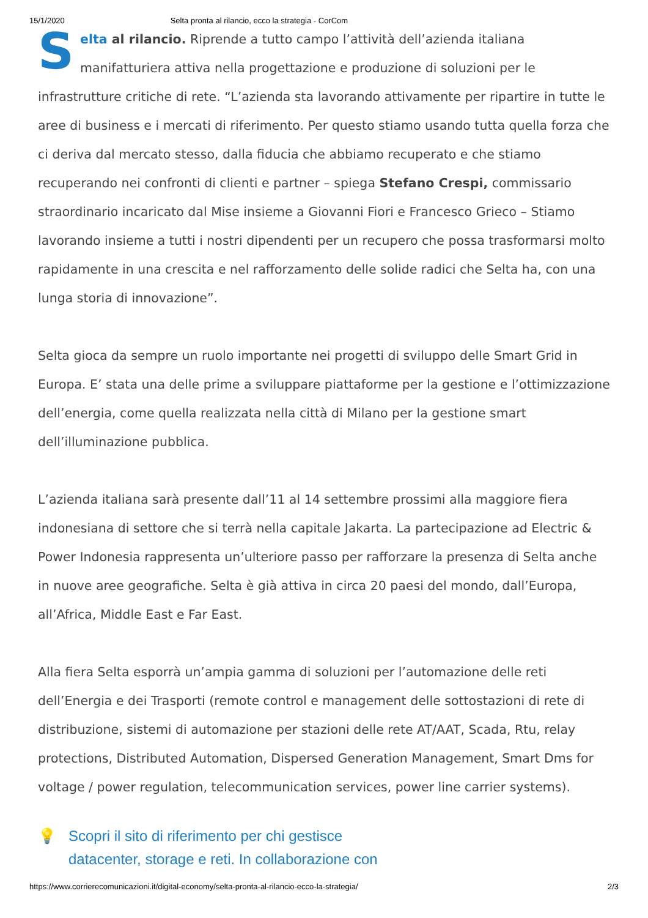15/1/2020 Selta pronta al rilancio, ecco la strategia - CorCom
Selta al rilancio. Riprende a tutto campo l’attività dell’azienda italiana manifatturiera attiva nella progettazione e produzione di soluzioni per le infrastrutture critiche di rete. “L’azienda sta lavorando attivamente per ripartire in tutte le aree di business e i mercati di riferimento. Per questo stiamo usando tutta quella forza che ci deriva dal mercato stesso, dalla fiducia che abbiamo recuperato e che stiamo recuperando nei confronti di clienti e partner – spiega Stefano Crespi, commissario straordinario incaricato dal Mise insieme a Giovanni Fiori e Francesco Grieco – Stiamo lavorando insieme a tutti i nostri dipendenti per un recupero che possa trasformarsi molto rapidamente in una crescita e nel rafforzamento delle solide radici che Selta ha, con una lunga storia di innovazione”.
Selta gioca da sempre un ruolo importante nei progetti di sviluppo delle Smart Grid in Europa. E’ stata una delle prime a sviluppare piattaforme per la gestione e l’ottimizzazione dell’energia, come quella realizzata nella città di Milano per la gestione smart dell’illuminazione pubblica.
L’azienda italiana sarà presente dall’11 al 14 settembre prossimi alla maggiore fiera indonesiana di settore che si terrà nella capitale Jakarta. La partecipazione ad Electric & Power Indonesia rappresenta un’ulteriore passo per rafforzare la presenza di Selta anche in nuove aree geografiche. Selta è già attiva in circa 20 paesi del mondo, dall’Europa, all’Africa, Middle East e Far East.
Alla fiera Selta esporrà un’ampia gamma di soluzioni per l’automazione delle reti dell’Energia e dei Trasporti (remote control e management delle sottostazioni di rete di distribuzione, sistemi di automazione per stazioni delle rete AT/AAT, Scada, Rtu, relay protections, Distributed Automation, Dispersed Generation Management, Smart Dms for voltage / power regulation, telecommunication services, power line carrier systems).
💡 Scopri il sito di riferimento per chi gestisce
datacenter, storage e reti. In collaborazione con
https://www.corrierecomunicazioni.it/digital-economy/selta-pronta-al-rilancio-ecco-la-strategia/ 2/3